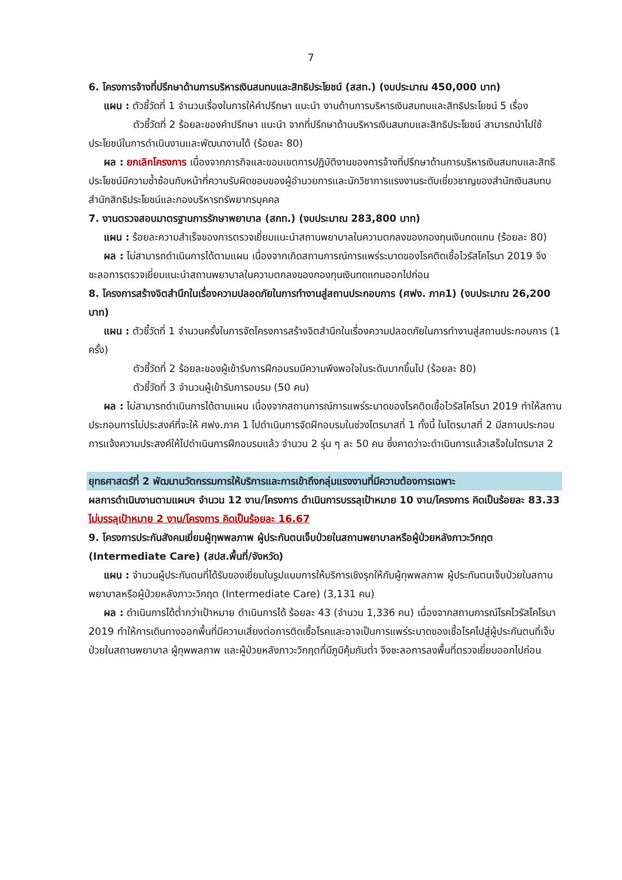7
6. โครงการจ้างที่ปรึกษาด้านการบริหารเงินสมทบและสิทธิประโยชน์ (สสท.) (งบประมาณ 450,000 บาท)
แผน : ตัวชี้วัดที่ 1 จำนวนเรื่องในการให้คำปรึกษา แนะนำ งานด้านการบริหารเงินสมทบและสิทธิประโยชน์ 5 เรื่อง
ตัวชี้วัดที่ 2 ร้อยละของคำปรึกษา แนะนำ จากที่ปรึกษาด้านบริหารเงินสมทบและสิทธิประโยชน์ สามารถนำไปใช้ประโยชน์ในการดำเนินงานและพัฒนางานได้ (ร้อยละ 80)
ผล : ยกเลิกโครงการ เนื่องจากภารกิจและขอบเขตการปฏิบัติงานของการจ้างที่ปรึกษาด้านการบริหารเงินสมทบและสิทธิประโยชน์มีความซ้ำซ้อนกับหน้าที่ความรับผิดชอบของผู้อำนวยการและนักวิชาการแรงงานระดับเชี่ยวชาญของสำนักเงินสมทบ สำนักสิทธิประโยชน์และกองบริหารทรัพยากรบุคคล
7. งานตรวจสอบมาตรฐานการรักษาพยาบาล (สกท.) (งบประมาณ 283,800 บาท)
แผน : ร้อยละความสำเร็จของการตรวจเยี่ยมแนะนำสถานพยาบาลในความตกลงของกองทุนเงินทดแทน (ร้อยละ 80)
ผล : ไม่สามารถดำเนินการได้ตามแผน เนื่องจากเกิดสถานการณ์การแพร่ระบาดของโรคติดเชื้อไวรัสโคโรนา 2019 จึงชะลอการตรวจเยี่ยมแนะนำสถานพยาบาลในความตกลงของกองทุนเงินทดแทนออกไปก่อน
8. โครงการสร้างจิตสำนึกในเรื่องความปลอดภัยในการทำงานสู่สถานประกอบการ (ศฟง. ภาค1) (งบประมาณ 26,200 บาท)
แผน : ตัวชี้วัดที่ 1 จำนวนครั้งในการจัดโครงการสร้างจิตสำนึกในเรื่องความปลอดภัยในการทำงานสู่สถานประกอบการ (1 ครั้ง)
ตัวชี้วัดที่ 2 ร้อยละของผู้เข้ารับการฝึกอบรมมีความพึงพอใจในระดับมากขึ้นไป (ร้อยละ 80)
ตัวชี้วัดที่ 3 จำนวนผู้เข้ารับการอบรม (50 คน)
ผล : ไม่สามารถดำเนินการได้ตามแผน เนื่องจากสถานการณ์การแพร่ระบาดของโรคติดเชื้อไวรัสโคโรนา 2019 ทำให้สถานประกอบการไม่ประสงค์ที่จะให้ ศฟง.ภาค 1 ไปดำเนินการจัดฝึกอบรมในช่วงไตรมาสที่ 1 ทั้งนี้ ในไตรมาสที่ 2 มีสถานประกอบการแจ้งความประสงค์ให้ไปดำเนินการฝึกอบรมแล้ว จำนวน 2 รุ่น ๆ ละ 50 คน ซึ่งคาดว่าจะดำเนินการแล้วเสร็จในไตรมาส 2
ยุทธศาสตร์ที่ 2 พัฒนานวัตกรรมการให้บริการและการเข้าถึงกลุ่มแรงงานที่มีความต้องการเฉพาะ
ผลการดำเนินงานตามแผนฯ จำนวน 12 งาน/โครงการ ดำเนินการบรรลุเป้าหมาย 10 งาน/โครงการ คิดเป็นร้อยละ 83.33 ไม่บรรลุเป้าหมาย 2 งาน/โครงการ คิดเป็นร้อยละ 16.67
9. โครงการประกันสังคมเยี่ยมผู้ทุพพลภาพ ผู้ประกันตนเจ็บป่วยในสถานพยาบาลหรือผู้ป่วยหลังภาวะวิกฤต (Intermediate Care) (สปส.พื้นที่/จังหวัด)
แผน : จำนวนผู้ประกันตนที่ได้รับของเยี่ยมในรูปแบบการให้บริการเชิงรุกให้กับผู้ทุพพลภาพ ผู้ประกันตนเจ็บป่วยในสถานพยาบาลหรือผู้ป่วยหลังภาวะวิกฤต (Intermediate Care) (3,131 คน)
ผล : ดำเนินการได้ต่ำกว่าเป้าหมาย ดำเนินการได้ ร้อยละ 43 (จำนวน 1,336 คน) เนื่องจากสถานการณ์โรคไวรัสโคโรนา 2019 ทำให้การเดินทางออกพื้นที่มีความเสี่ยงต่อการติดเชื้อโรคและอาจเป็นการแพร่ระบาดของเชื้อโรคไปสู่ผู้ประกันตนที่เจ็บป่วยในสถานพยาบาล ผู้ทุพพลภาพ และผู้ป่วยหลังภาวะวิกฤตที่มีภูมิคุ้มกันต่ำ จึงชะลอการลงพื้นที่ตรวจเยี่ยมออกไปก่อน